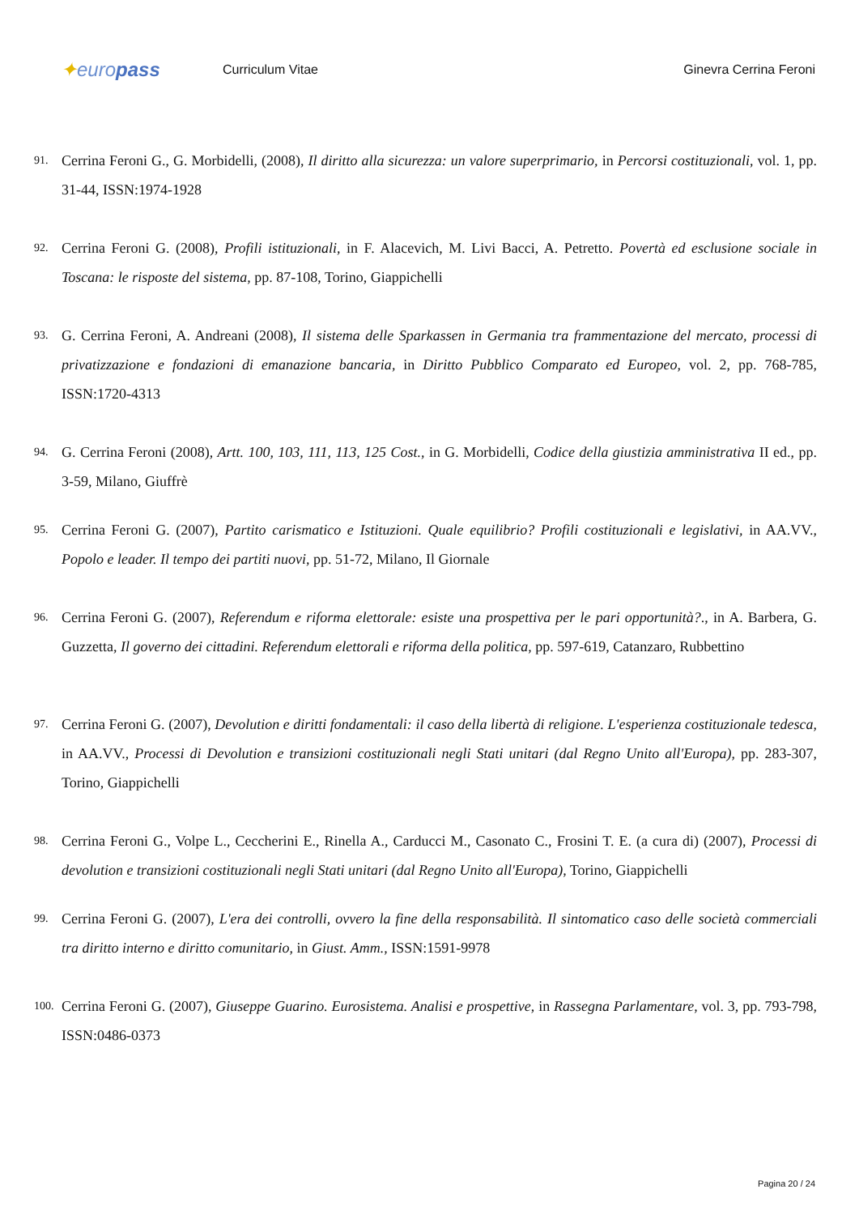✦europass
Curriculum Vitae Ginevra Cerrina Feroni
91. Cerrina Feroni G., G. Morbidelli, (2008), Il diritto alla sicurezza: un valore superprimario, in Percorsi costituzionali, vol. 1, pp. 31-44, ISSN:1974-1928
92. Cerrina Feroni G. (2008), Profili istituzionali, in F. Alacevich, M. Livi Bacci, A. Petretto. Povertà ed esclusione sociale in Toscana: le risposte del sistema, pp. 87-108, Torino, Giappichelli
93. G. Cerrina Feroni, A. Andreani (2008), Il sistema delle Sparkassen in Germania tra frammentazione del mercato, processi di privatizzazione e fondazioni di emanazione bancaria, in Diritto Pubblico Comparato ed Europeo, vol. 2, pp. 768-785, ISSN:1720-4313
94. G. Cerrina Feroni (2008), Artt. 100, 103, 111, 113, 125 Cost., in G. Morbidelli, Codice della giustizia amministrativa II ed., pp. 3-59, Milano, Giuffrè
95. Cerrina Feroni G. (2007), Partito carismatico e Istituzioni. Quale equilibrio? Profili costituzionali e legislativi, in AA.VV., Popolo e leader. Il tempo dei partiti nuovi, pp. 51-72, Milano, Il Giornale
96. Cerrina Feroni G. (2007), Referendum e riforma elettorale: esiste una prospettiva per le pari opportunità?., in A. Barbera, G. Guzzetta, Il governo dei cittadini. Referendum elettorali e riforma della politica, pp. 597-619, Catanzaro, Rubbettino
97. Cerrina Feroni G. (2007), Devolution e diritti fondamentali: il caso della libertà di religione. L'esperienza costituzionale tedesca, in AA.VV., Processi di Devolution e transizioni costituzionali negli Stati unitari (dal Regno Unito all'Europa), pp. 283-307, Torino, Giappichelli
98. Cerrina Feroni G., Volpe L., Ceccherini E., Rinella A., Carducci M., Casonato C., Frosini T. E. (a cura di) (2007), Processi di devolution e transizioni costituzionali negli Stati unitari (dal Regno Unito all'Europa), Torino, Giappichelli
99. Cerrina Feroni G. (2007), L'era dei controlli, ovvero la fine della responsabilità. Il sintomatico caso delle società commerciali tra diritto interno e diritto comunitario, in Giust. Amm., ISSN:1591-9978
100. Cerrina Feroni G. (2007), Giuseppe Guarino. Eurosistema. Analisi e prospettive, in Rassegna Parlamentare, vol. 3, pp. 793-798, ISSN:0486-0373
Pagina 20 / 24